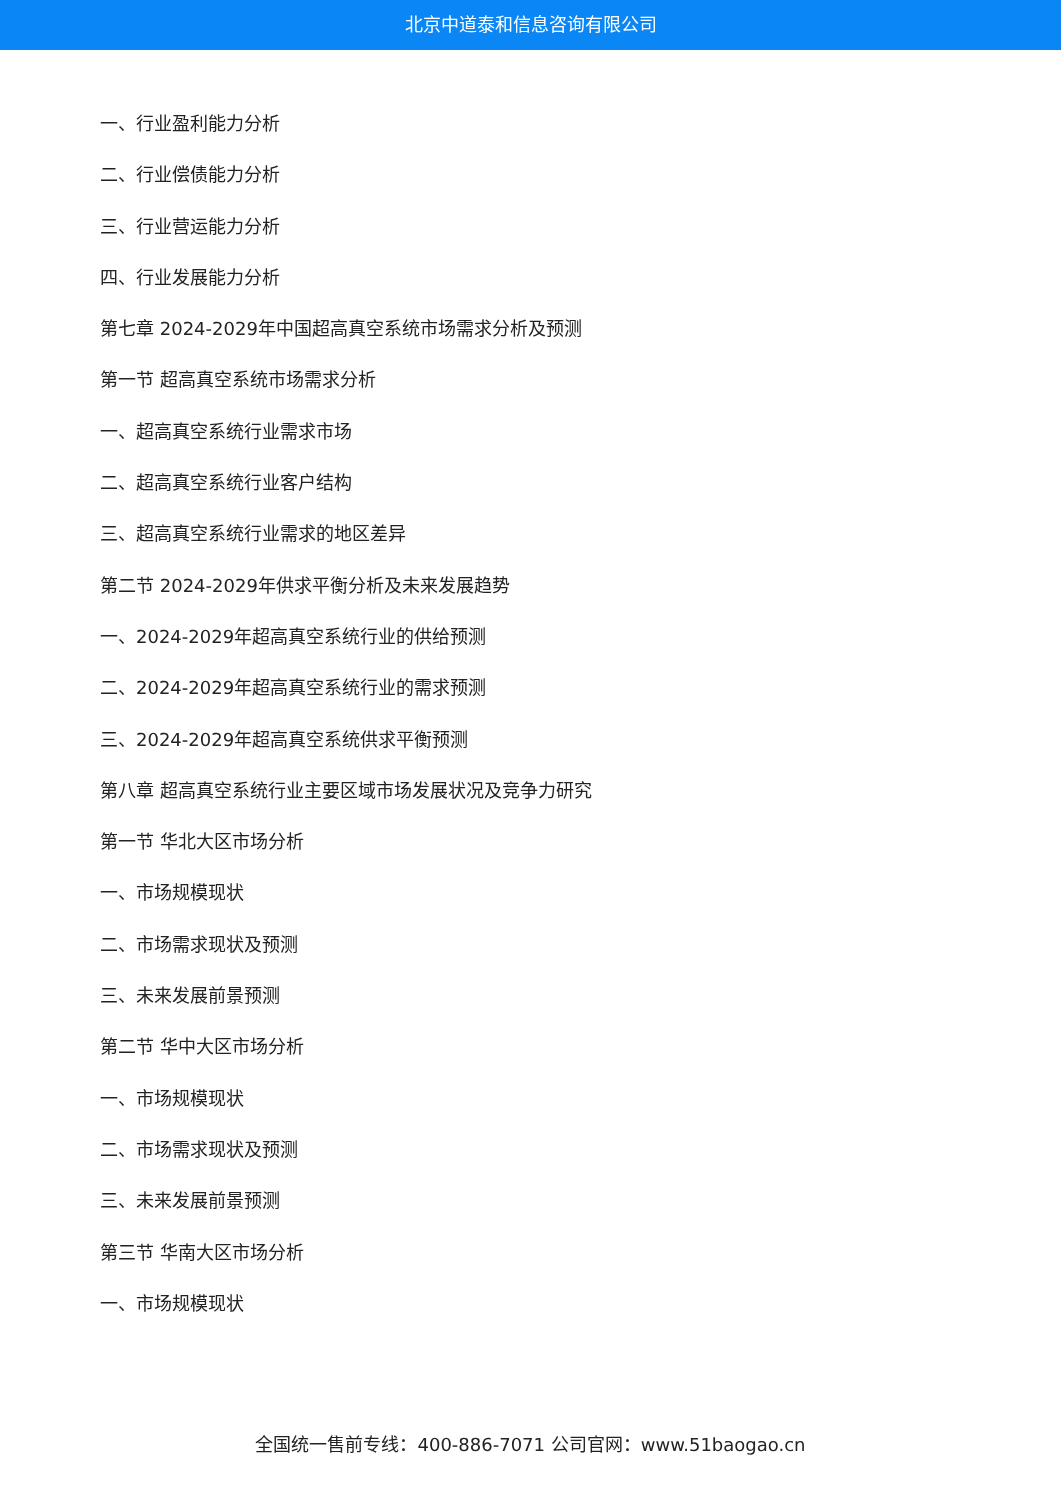北京中道泰和信息咨询有限公司
一、行业盈利能力分析
二、行业偿债能力分析
三、行业营运能力分析
四、行业发展能力分析
第七章 2024-2029年中国超高真空系统市场需求分析及预测
第一节 超高真空系统市场需求分析
一、超高真空系统行业需求市场
二、超高真空系统行业客户结构
三、超高真空系统行业需求的地区差异
第二节 2024-2029年供求平衡分析及未来发展趋势
一、2024-2029年超高真空系统行业的供给预测
二、2024-2029年超高真空系统行业的需求预测
三、2024-2029年超高真空系统供求平衡预测
第八章 超高真空系统行业主要区域市场发展状况及竞争力研究
第一节 华北大区市场分析
一、市场规模现状
二、市场需求现状及预测
三、未来发展前景预测
第二节 华中大区市场分析
一、市场规模现状
二、市场需求现状及预测
三、未来发展前景预测
第三节 华南大区市场分析
一、市场规模现状
全国统一售前专线：400-886-7071 公司官网：www.51baogao.cn